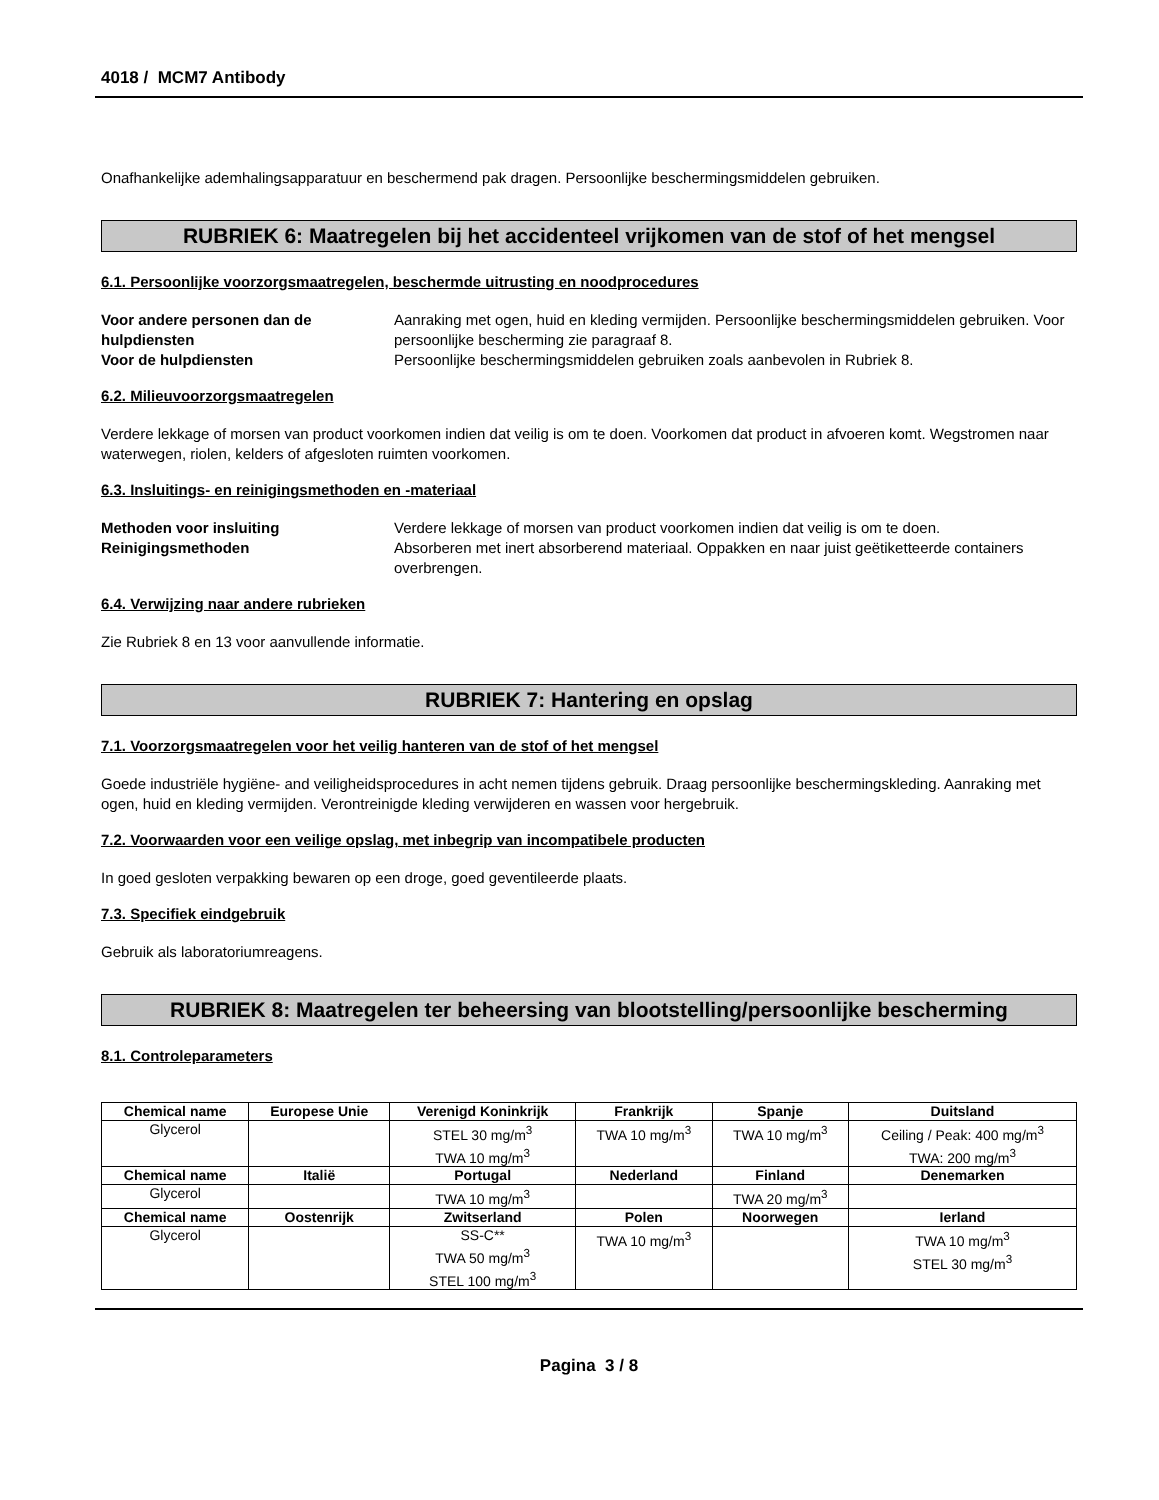4018 / MCM7 Antibody
Onafhankelijke ademhalingsapparatuur en beschermend pak dragen. Persoonlijke beschermingsmiddelen gebruiken.
RUBRIEK 6: Maatregelen bij het accidenteel vrijkomen van de stof of het mengsel
6.1. Persoonlijke voorzorgsmaatregelen, beschermde uitrusting en noodprocedures
Voor andere personen dan de hulpdiensten Aanraking met ogen, huid en kleding vermijden. Persoonlijke beschermingsmiddelen gebruiken. Voor persoonlijke bescherming zie paragraaf 8. Voor de hulpdiensten Persoonlijke beschermingsmiddelen gebruiken zoals aanbevolen in Rubriek 8.
6.2. Milieuvoorzorgsmaatregelen
Verdere lekkage of morsen van product voorkomen indien dat veilig is om te doen. Voorkomen dat product in afvoeren komt. Wegstromen naar waterwegen, riolen, kelders of afgesloten ruimten voorkomen.
6.3. Insluitings- en reinigingsmethoden en -materiaal
Methoden voor insluiting Verdere lekkage of morsen van product voorkomen indien dat veilig is om te doen. Reinigingsmethoden Absorberen met inert absorberend materiaal. Oppakken en naar juist geëtiketteerde containers overbrengen.
6.4. Verwijzing naar andere rubrieken
Zie Rubriek 8 en 13 voor aanvullende informatie.
RUBRIEK 7: Hantering en opslag
7.1. Voorzorgsmaatregelen voor het veilig hanteren van de stof of het mengsel
Goede industriële hygiëne- and veiligheidsprocedures in acht nemen tijdens gebruik. Draag persoonlijke beschermingskleding. Aanraking met ogen, huid en kleding vermijden. Verontreinigde kleding verwijderen en wassen voor hergebruik.
7.2. Voorwaarden voor een veilige opslag, met inbegrip van incompatibele producten
In goed gesloten verpakking bewaren op een droge, goed geventileerde plaats.
7.3. Specifiek eindgebruik
Gebruik als laboratoriumreagens.
RUBRIEK 8: Maatregelen ter beheersing van blootstelling/persoonlijke bescherming
8.1. Controleparameters
| Chemical name | Europese Unie | Verenigd Koninkrijk | Frankrijk | Spanje | Duitsland |
| --- | --- | --- | --- | --- | --- |
| Glycerol | | STEL 30 mg/m<sup>3</sup> TWA 10 mg/m<sup>3</sup> | TWA 10 mg/m<sup>3</sup> | TWA 10 mg/m<sup>3</sup> | Ceiling / Peak: 400 mg/m<sup>3</sup> TWA: 200 mg/m<sup>3</sup> |
| Chemical name | Italië | Portugal | Nederland | Finland | Denemarken |
| Glycerol | | TWA 10 mg/m<sup>3</sup> | | TWA 20 mg/m<sup>3</sup> | |
| Chemical name | Oostenrijk | Zwitserland | Polen | Noorwegen | Ierland |
| Glycerol | | SS-C** TWA 50 mg/m<sup>3</sup> STEL 100 mg/m<sup>3</sup> | TWA 10 mg/m<sup>3</sup> | | TWA 10 mg/m<sup>3</sup> STEL 30 mg/m<sup>3</sup> |
Pagina 3 / 8